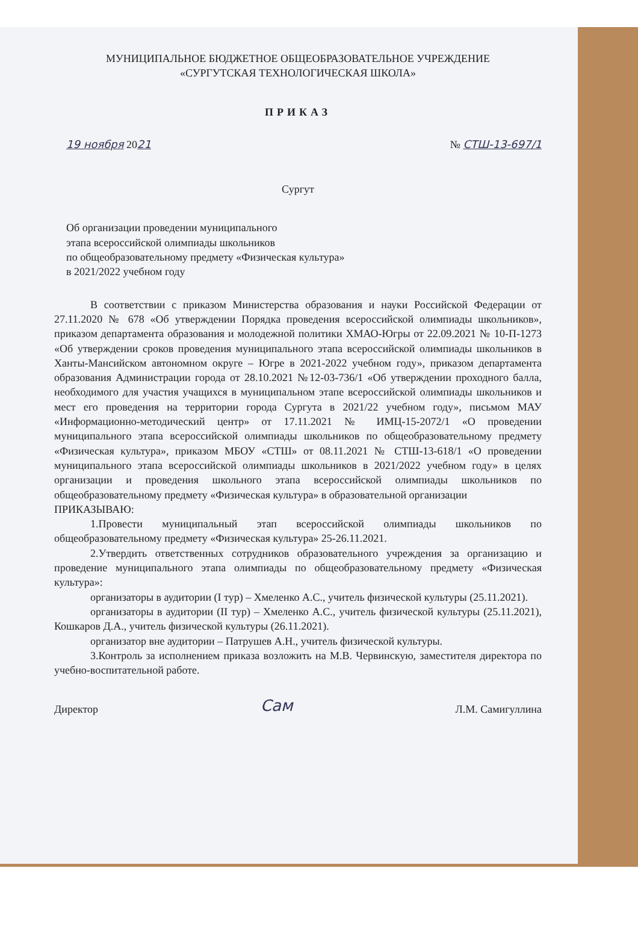МУНИЦИПАЛЬНОЕ БЮДЖЕТНОЕ ОБЩЕОБРАЗОВАТЕЛЬНОЕ УЧРЕЖДЕНИЕ
«СУРГУТСКАЯ ТЕХНОЛОГИЧЕСКАЯ ШКОЛА»
ПРИКАЗ
19 ноября 2021 № СТШ-13-697/1
Сургут
Об организации проведении муниципального
этапа всероссийской олимпиады школьников
по общеобразовательному предмету «Физическая культура»
в 2021/2022 учебном году
В соответствии с приказом Министерства образования и науки Российской Федерации от 27.11.2020 № 678 «Об утверждении Порядка проведения всероссийской олимпиады школьников», приказом департамента образования и молодежной политики ХМАО-Югры от 22.09.2021 № 10-П-1273 «Об утверждении сроков проведения муниципального этапа всероссийской олимпиады школьников в Ханты-Мансийском автономном округе – Югре в 2021-2022 учебном году», приказом департамента образования Администрации города от 28.10.2021 №12-03-736/1 «Об утверждении проходного балла, необходимого для участия учащихся в муниципальном этапе всероссийской олимпиады школьников и мест его проведения на территории города Сургута в 2021/22 учебном году», письмом МАУ «Информационно-методический центр» от 17.11.2021 № ИМЦ-15-2072/1 «О проведении муниципального этапа всероссийской олимпиады школьников по общеобразовательному предмету «Физическая культура», приказом МБОУ «СТШ» от 08.11.2021 № СТШ-13-618/1 «О проведении муниципального этапа всероссийской олимпиады школьников в 2021/2022 учебном году» в целях организации и проведения школьного этапа всероссийской олимпиады школьников по общеобразовательному предмету «Физическая культура» в образовательной организации
ПРИКАЗЫВАЮ:
1.Провести муниципальный этап всероссийской олимпиады школьников по общеобразовательному предмету «Физическая культура» 25-26.11.2021.
2.Утвердить ответственных сотрудников образовательного учреждения за организацию и проведение муниципального этапа олимпиады по общеобразовательному предмету «Физическая культура»:
организаторы в аудитории (I тур) – Хмеленко А.С., учитель физической культуры (25.11.2021).
организаторы в аудитории (II тур) – Хмеленко А.С., учитель физической культуры (25.11.2021), Кошкаров Д.А., учитель физической культуры (26.11.2021).
организатор вне аудитории – Патрушев А.Н., учитель физической культуры.
3.Контроль за исполнением приказа возложить на М.В. Червинскую, заместителя директора по учебно-воспитательной работе.
Директор Сам Л.М. Самигуллина